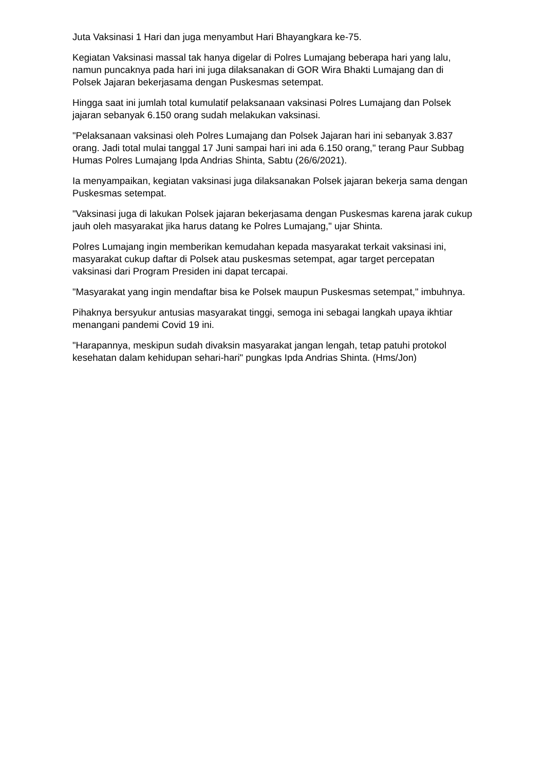Juta Vaksinasi 1 Hari dan juga menyambut Hari Bhayangkara ke-75.
Kegiatan Vaksinasi massal tak hanya digelar di Polres Lumajang beberapa hari yang lalu, namun puncaknya pada hari ini juga dilaksanakan di GOR Wira Bhakti Lumajang dan di Polsek Jajaran bekerjasama dengan Puskesmas setempat.
Hingga saat ini jumlah total kumulatif pelaksanaan vaksinasi Polres Lumajang dan Polsek jajaran sebanyak 6.150 orang sudah melakukan vaksinasi.
"Pelaksanaan vaksinasi oleh Polres Lumajang dan Polsek Jajaran hari ini sebanyak 3.837 orang. Jadi total mulai tanggal 17 Juni sampai hari ini ada 6.150 orang," terang Paur Subbag Humas Polres Lumajang Ipda Andrias Shinta, Sabtu (26/6/2021).
Ia menyampaikan, kegiatan vaksinasi juga dilaksanakan Polsek jajaran bekerja sama dengan Puskesmas setempat.
"Vaksinasi juga di lakukan Polsek jajaran bekerjasama dengan Puskesmas karena jarak cukup jauh oleh masyarakat jika harus datang ke Polres Lumajang," ujar Shinta.
Polres Lumajang ingin memberikan kemudahan kepada masyarakat terkait vaksinasi ini, masyarakat cukup daftar di Polsek atau puskesmas setempat, agar target percepatan vaksinasi dari Program Presiden ini dapat tercapai.
"Masyarakat yang ingin mendaftar bisa ke Polsek maupun Puskesmas setempat," imbuhnya.
Pihaknya bersyukur antusias masyarakat tinggi, semoga ini sebagai langkah upaya ikhtiar menangani pandemi Covid 19 ini.
"Harapannya, meskipun sudah divaksin masyarakat jangan lengah, tetap patuhi protokol kesehatan dalam kehidupan sehari-hari" pungkas Ipda Andrias Shinta. (Hms/Jon)